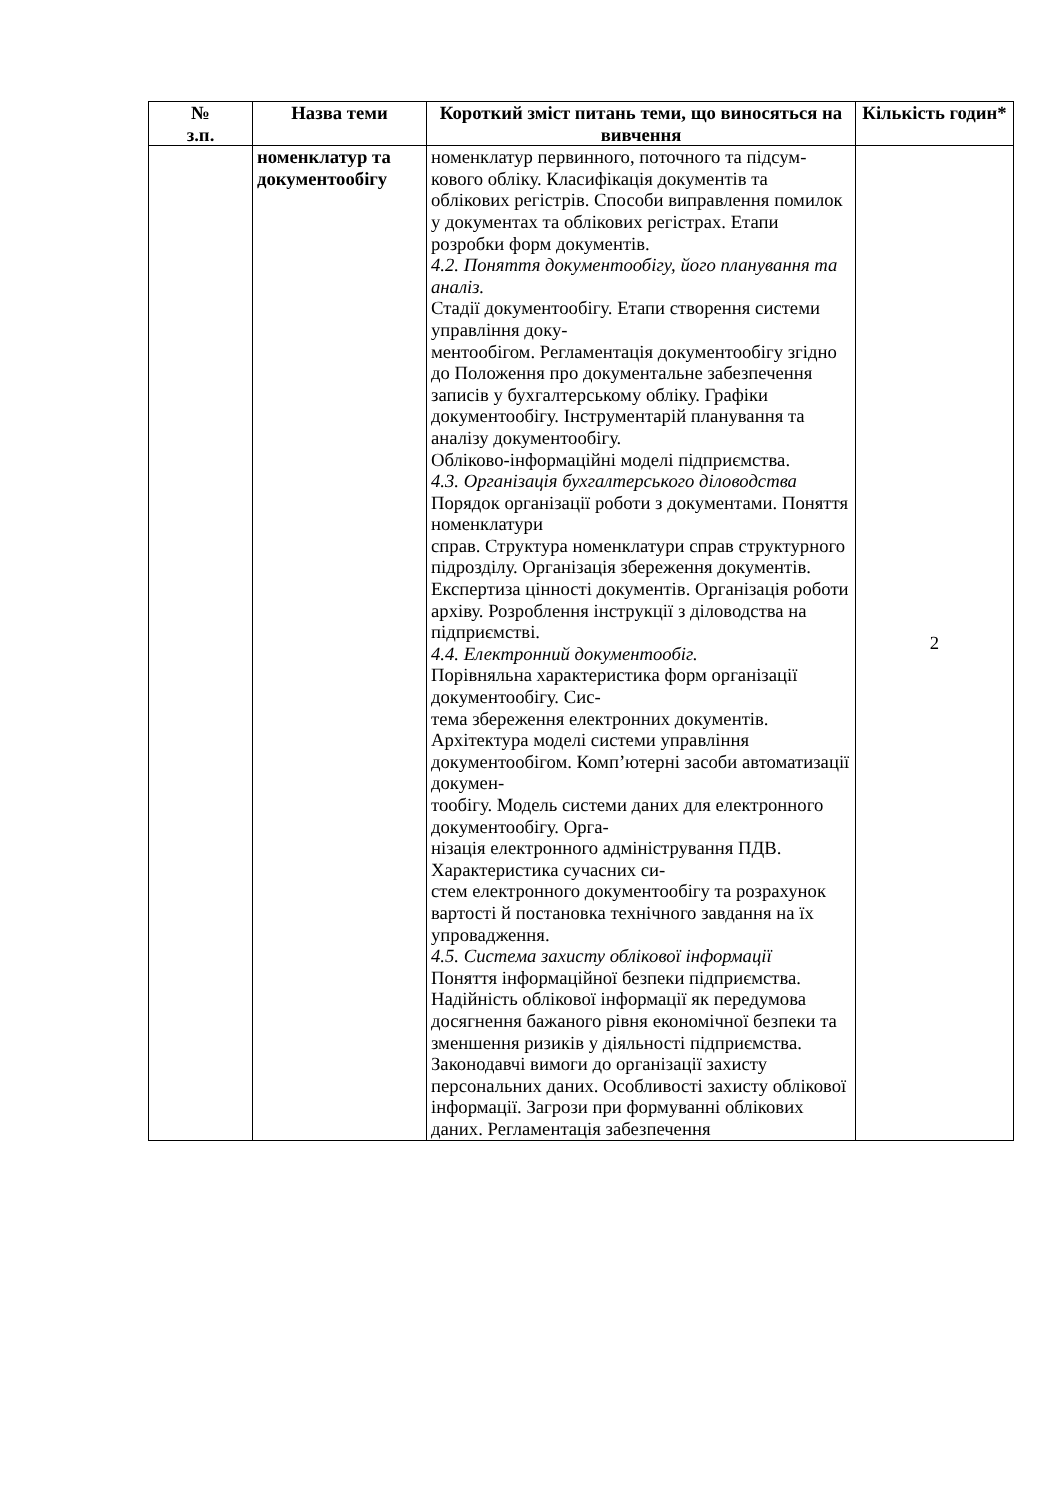| № з.п. | Назва теми | Короткий зміст питань теми, що виносяться на вивчення | Кількість годин* |
| --- | --- | --- | --- |
| | номенклатур та документообігу | номенклатур первинного, поточного та підсум- кового обліку. Класифікація документів та облікових регістрів. Способи виправлення помилок у документах та облікових регістрах. Етапи розробки форм документів. 4.2. Поняття документообігу, його планування та аналіз. Стадії документообігу. Етапи створення системи управління доку- ментообігом. Регламентація документообігу згідно до Положення про документальне забезпечення записів у бухгалтерському обліку. Графіки документообігу. Інструментарій планування та аналізу документообігу. Обліково-інформаційні моделі підприємства. 4.3. Організація бухгалтерського діловодства Порядок організації роботи з документами. Поняття номенклатури справ. Структура номенклатури справ структурного підрозділу. Організація збереження документів. Експертиза цінності документів. Організація роботи архіву. Розроблення інструкції з діловодства на підприємстві. 4.4. Електронний документообіг. Порівняльна характеристика форм організації документообігу. Сис- тема збереження електронних документів. Архітектура моделі системи управління документообігом. Комп’ютерні засоби автоматизації докумен- тообігу. Модель системи даних для електронного документообігу. Орга- нізація електронного адміністрування ПДВ. Характеристика сучасних си- стем електронного документообігу та розрахунок вартості й постановка технічного завдання на їх упровадження. 4.5. Система захисту облікової інформації Поняття інформаційної безпеки підприємства. Надійність облікової інформації як передумова досягнення бажаного рівня економічної безпеки та зменшення ризиків у діяльності підприємства. Законодавчі вимоги до організації захисту персональних даних. Особливості захисту облікової інформації. Загрози при формуванні облікових даних. Регламентація забезпечення | 2 |